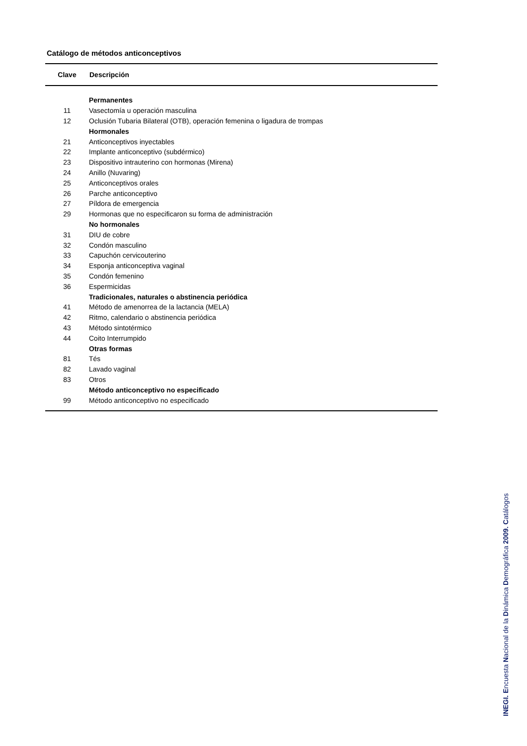Catálogo de métodos anticonceptivos
| Clave | Descripción |
| --- | --- |
| | Permanentes |
| 11 | Vasectomía u operación masculina |
| 12 | Oclusión Tubaria Bilateral (OTB), operación femenina o ligadura de trompas |
| | Hormonales |
| 21 | Anticonceptivos inyectables |
| 22 | Implante anticonceptivo (subdérmico) |
| 23 | Dispositivo intrauterino con hormonas (Mirena) |
| 24 | Anillo (Nuvaring) |
| 25 | Anticonceptivos orales |
| 26 | Parche anticonceptivo |
| 27 | Píldora de emergencia |
| 29 | Hormonas que no especificaron su forma de administración |
| | No hormonales |
| 31 | DIU de cobre |
| 32 | Condón masculino |
| 33 | Capuchón cervicouterino |
| 34 | Esponja anticonceptiva vaginal |
| 35 | Condón femenino |
| 36 | Espermicidas |
| | Tradicionales, naturales o abstinencia periódica |
| 41 | Método de amenorrea de la lactancia (MELA) |
| 42 | Ritmo, calendario o abstinencia periódica |
| 43 | Método sintotérmico |
| 44 | Coito Interrumpido |
| | Otras formas |
| 81 | Tés |
| 82 | Lavado vaginal |
| 83 | Otros |
| | Método anticonceptivo no especificado |
| 99 | Método anticonceptivo no especificado |
INEGI. Encuesta Nacional de la Dinámica Demográfica 2009. Catálogos